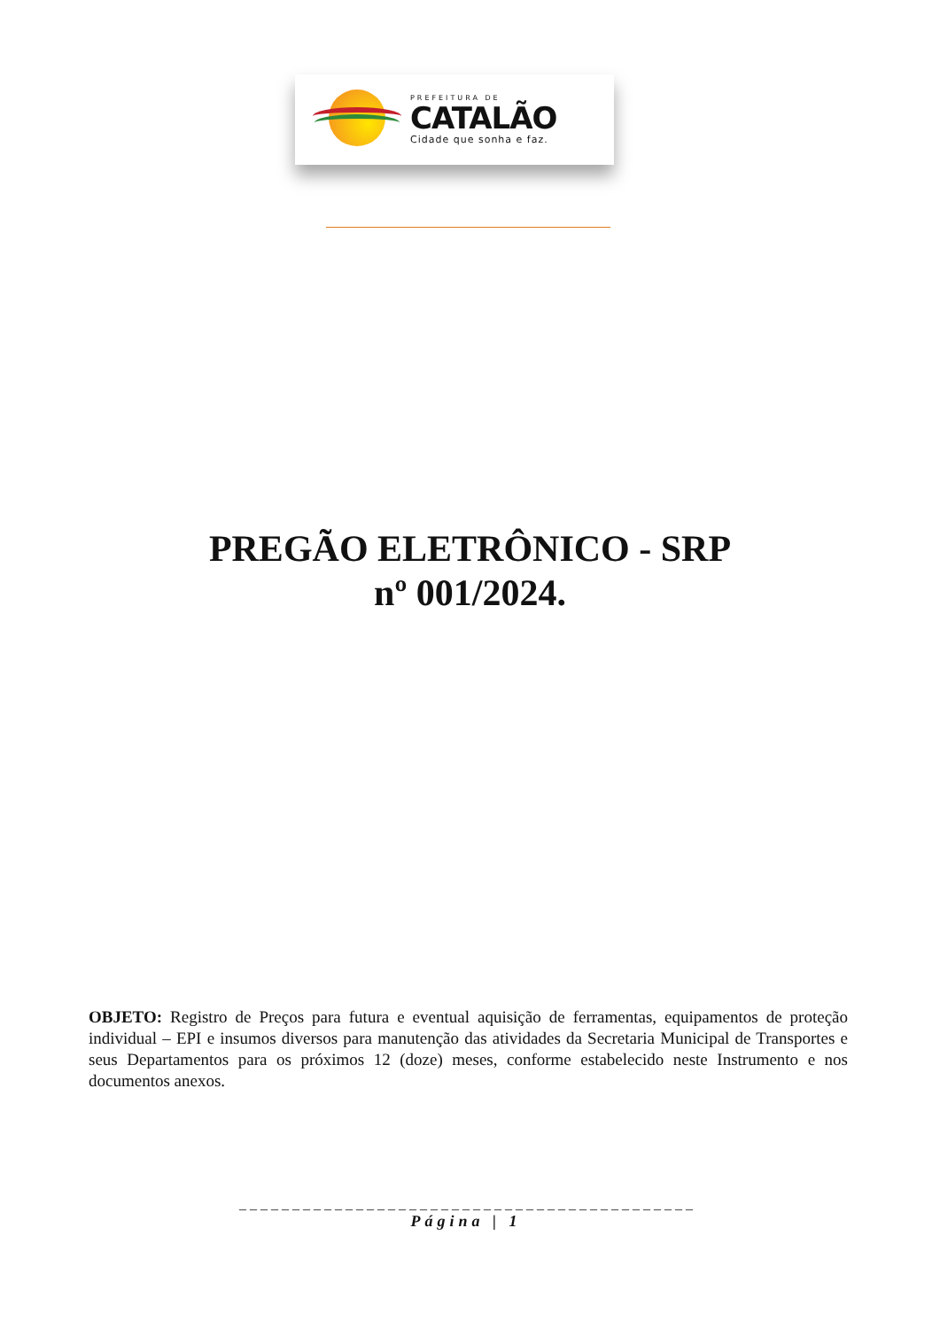PREFEITURA DE
CATALÃO
Cidade que sonha e faz.
PREGÃO ELETRÔNICO - SRP
nº 001/2024.
OBJETO: Registro de Preços para futura e eventual aquisição de ferramentas, equipamentos de proteção individual – EPI e insumos diversos para manutenção das atividades da Secretaria Municipal de Transportes e seus Departamentos para os próximos 12 (doze) meses, conforme estabelecido neste Instrumento e nos documentos anexos.
_ _ _ _ _ _ _ _ _ _ _ _ _ _ _ _ _ _ _ _ _ _ _ _ _ _ _ _ _ _ _ _ _ _ _ _ _ _ _ _ _ _ _
Página | 1